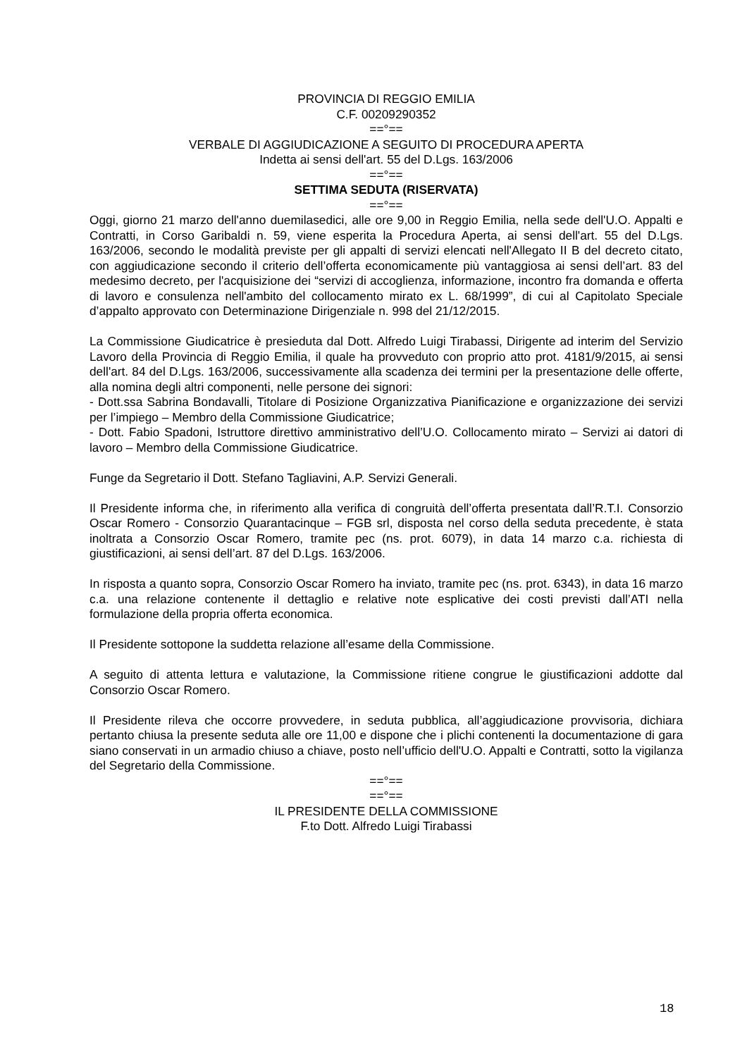PROVINCIA DI REGGIO EMILIA
C.F. 00209290352
==°==
VERBALE DI AGGIUDICAZIONE A SEGUITO DI PROCEDURA APERTA
Indetta ai sensi dell'art. 55 del D.Lgs. 163/2006
==°==
SETTIMA SEDUTA (RISERVATA)
==°==
Oggi, giorno 21 marzo dell'anno duemilasedici, alle ore 9,00 in Reggio Emilia, nella sede dell'U.O. Appalti e Contratti, in Corso Garibaldi n. 59, viene esperita la Procedura Aperta, ai sensi dell'art. 55 del D.Lgs. 163/2006, secondo le modalità previste per gli appalti di servizi elencati nell'Allegato II B del decreto citato, con aggiudicazione secondo il criterio dell’offerta economicamente più vantaggiosa ai sensi dell’art. 83 del medesimo decreto, per l'acquisizione dei “servizi di accoglienza, informazione, incontro fra domanda e offerta di lavoro e consulenza nell'ambito del collocamento mirato ex L. 68/1999”, di cui al Capitolato Speciale d’appalto approvato con Determinazione Dirigenziale n. 998 del 21/12/2015.
La Commissione Giudicatrice è presieduta dal Dott. Alfredo Luigi Tirabassi, Dirigente ad interim del Servizio Lavoro della Provincia di Reggio Emilia, il quale ha provveduto con proprio atto prot. 4181/9/2015, ai sensi dell'art. 84 del D.Lgs. 163/2006, successivamente alla scadenza dei termini per la presentazione delle offerte, alla nomina degli altri componenti, nelle persone dei signori:
- Dott.ssa Sabrina Bondavalli, Titolare di Posizione Organizzativa Pianificazione e organizzazione dei servizi per l’impiego – Membro della Commissione Giudicatrice;
- Dott. Fabio Spadoni, Istruttore direttivo amministrativo dell’U.O. Collocamento mirato – Servizi ai datori di lavoro – Membro della Commissione Giudicatrice.
Funge da Segretario il Dott. Stefano Tagliavini, A.P. Servizi Generali.
Il Presidente informa che, in riferimento alla verifica di congruità dell’offerta presentata dall’R.T.I. Consorzio Oscar Romero - Consorzio Quarantacinque – FGB srl, disposta nel corso della seduta precedente, è stata inoltrata a Consorzio Oscar Romero, tramite pec (ns. prot. 6079), in data 14 marzo c.a. richiesta di giustificazioni, ai sensi dell’art. 87 del D.Lgs. 163/2006.
In risposta a quanto sopra, Consorzio Oscar Romero ha inviato, tramite pec (ns. prot. 6343), in data 16 marzo c.a. una relazione contenente il dettaglio e relative note esplicative dei costi previsti dall’ATI nella formulazione della propria offerta economica.
Il Presidente sottopone la suddetta relazione all’esame della Commissione.
A seguito di attenta lettura e valutazione, la Commissione ritiene congrue le giustificazioni addotte dal Consorzio Oscar Romero.
Il Presidente rileva che occorre provvedere, in seduta pubblica, all’aggiudicazione provvisoria, dichiara pertanto chiusa la presente seduta alle ore 11,00 e dispone che i plichi contenenti la documentazione di gara siano conservati in un armadio chiuso a chiave, posto nell’ufficio dell'U.O. Appalti e Contratti, sotto la vigilanza del Segretario della Commissione.
==°==
==°==
IL PRESIDENTE DELLA COMMISSIONE
F.to Dott. Alfredo Luigi Tirabassi
18